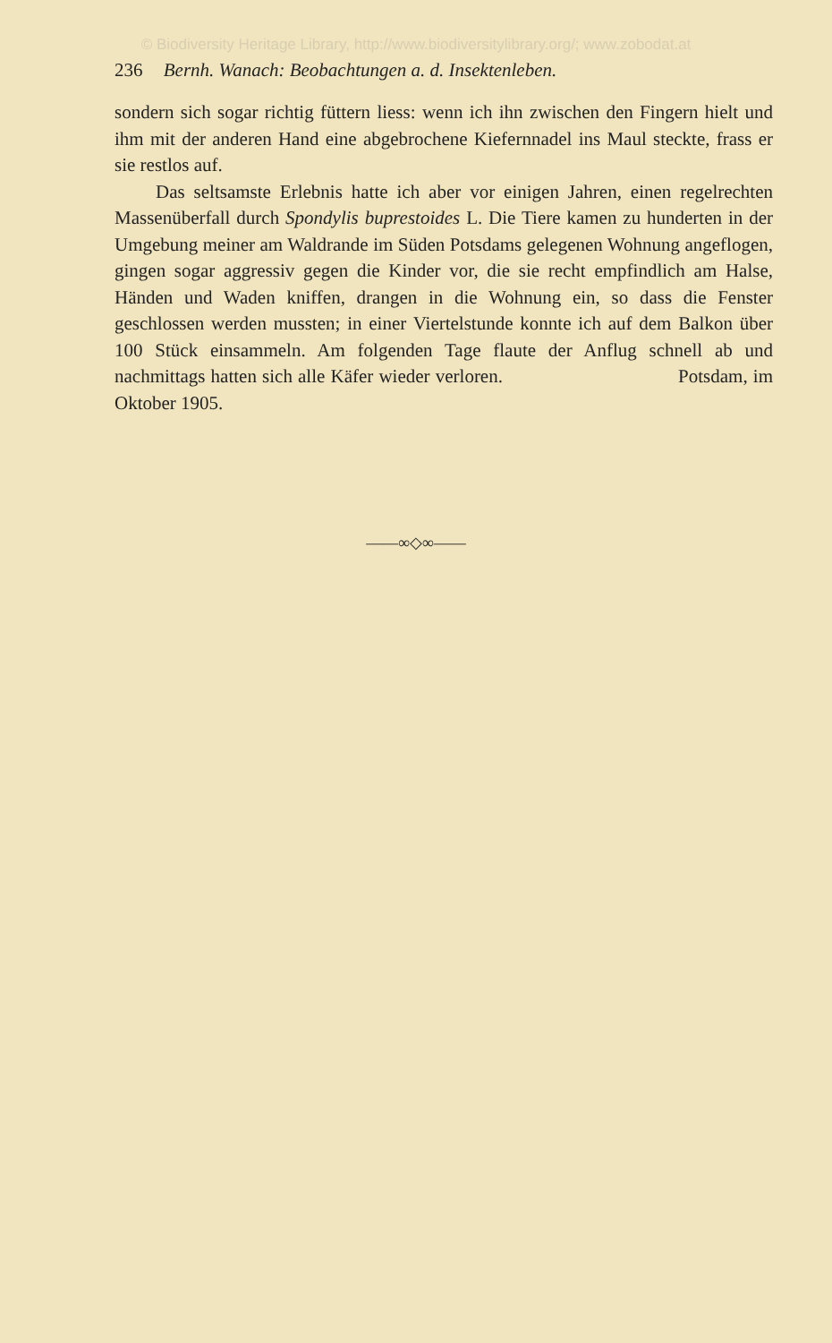© Biodiversity Heritage Library, http://www.biodiversitylibrary.org/; www.zobodat.at
236 Bernh. Wanach: Beobachtungen a. d. Insektenleben.
sondern sich sogar richtig füttern liess: wenn ich ihn zwischen den Fingern hielt und ihm mit der anderen Hand eine abgebrochene Kiefernnadel ins Maul steckte, frass er sie restlos auf.
Das seltsamste Erlebnis hatte ich aber vor einigen Jahren, einen regelrechten Massenüberfall durch Spondylis buprestoides L. Die Tiere kamen zu hunderten in der Umgebung meiner am Waldrande im Süden Potsdams gelegenen Wohnung angeflogen, gingen sogar aggressiv gegen die Kinder vor, die sie recht empfindlich am Halse, Händen und Waden kniffen, drangen in die Wohnung ein, so dass die Fenster geschlossen werden mussten; in einer Viertelstunde konnte ich auf dem Balkon über 100 Stück einsammeln. Am folgenden Tage flaute der Anflug schnell ab und nachmittags hatten sich alle Käfer wieder verloren. Potsdam, im Oktober 1905.
——∞◇∞——